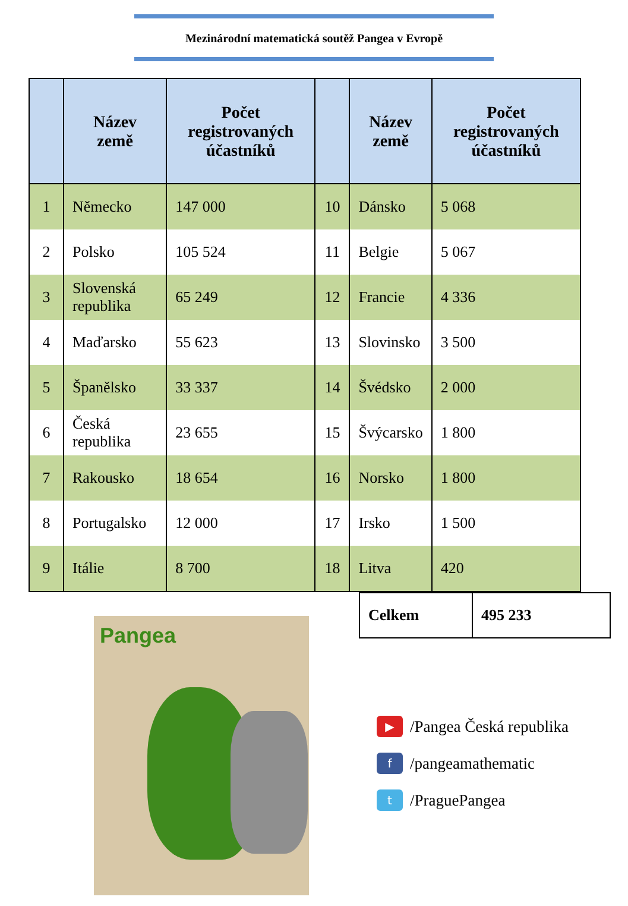Mezinárodní matematická soutěž Pangea v Evropě
| | Název země | Počet registrovaných účastníků | | Název země | Počet registrovaných účastníků |
| --- | --- | --- | --- | --- | --- |
| 1 | Německo | 147 000 | 10 | Dánsko | 5 068 |
| 2 | Polsko | 105 524 | 11 | Belgie | 5 067 |
| 3 | Slovenská republika | 65 249 | 12 | Francie | 4 336 |
| 4 | Maďarsko | 55 623 | 13 | Slovinsko | 3 500 |
| 5 | Španělsko | 33 337 | 14 | Švédsko | 2 000 |
| 6 | Česká republika | 23 655 | 15 | Švýcarsko | 1 800 |
| 7 | Rakousko | 18 654 | 16 | Norsko | 1 800 |
| 8 | Portugalsko | 12 000 | 17 | Irsko | 1 500 |
| 9 | Itálie | 8 700 | 18 | Litva | 420 |
Pangea
| Celkem | 495 233 |
▶ /Pangea Česká republika
f /pangeamathematic
t /PraguePangea